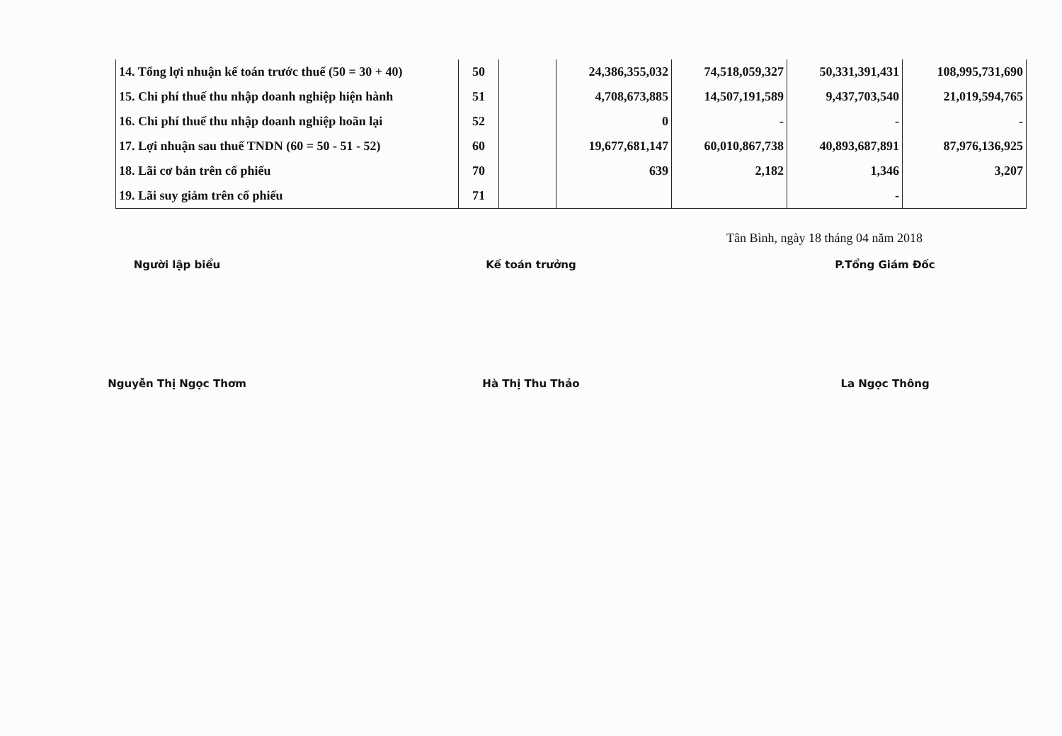| 14. Tổng lợi nhuận kế toán trước thuế (50 = 30 + 40) | 50 | | 24,386,355,032 | 74,518,059,327 | 50,331,391,431 | 108,995,731,690 |
| 15. Chi phí thuế thu nhập doanh nghiệp hiện hành | 51 | | 4,708,673,885 | 14,507,191,589 | 9,437,703,540 | 21,019,594,765 |
| 16. Chi phí thuế thu nhập doanh nghiệp hoãn lại | 52 | | 0 | - | - | - |
| 17. Lợi nhuận sau thuế TNDN (60 = 50 - 51 - 52) | 60 | | 19,677,681,147 | 60,010,867,738 | 40,893,687,891 | 87,976,136,925 |
| 18. Lãi cơ bản trên cổ phiếu | 70 | | 639 | 2,182 | 1,346 | 3,207 |
| 19. Lãi suy giảm trên cổ phiếu | 71 | | | | - | |
Tân Bình, ngày 18 tháng 04 năm 2018
Người lập biểu
Nguyễn Thị Ngọc Thơm
Kế toán trưởng
Hà Thị Thu Thảo
P.Tổng Giám Đốc
La Ngọc Thông